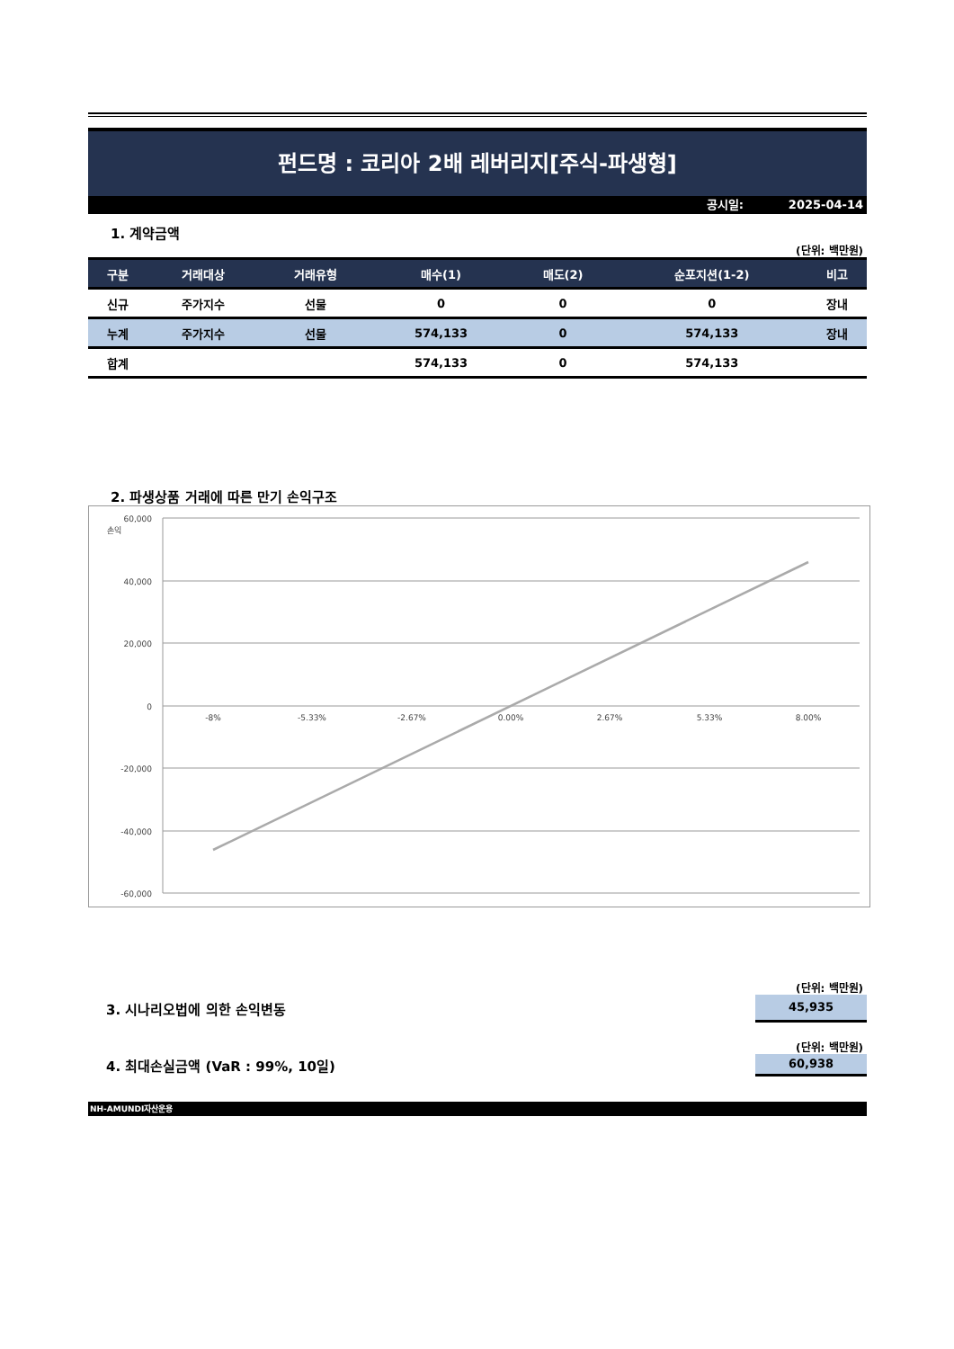펀드명 : 코리아 2배 레버리지[주식-파생형]
공시일: 2025-04-14
1. 계약금액
(단위: 백만원)
| 구분 | 거래대상 | 거래유형 | 매수(1) | 매도(2) | 순포지션(1-2) | 비고 |
| --- | --- | --- | --- | --- | --- | --- |
| 신규 | 주가지수 | 선물 | 0 | 0 | 0 | 장내 |
| 누계 | 주가지수 | 선물 | 574,133 | 0 | 574,133 | 장내 |
| 합계 | | | 574,133 | 0 | 574,133 | |
2. 파생상품 거래에 따른 만기 손익구조
60,000
40,000
20,000
0
-20,000
-40,000
-60,000
손익
-8%
-5.33%
-2.67%
0.00%
2.67%
5.33%
8.00%
(단위: 백만원)
3. 시나리오법에 의한 손익변동
45,935
(단위: 백만원)
4. 최대손실금액 (VaR : 99%, 10일)
60,938
NH-AMUNDI자산운용